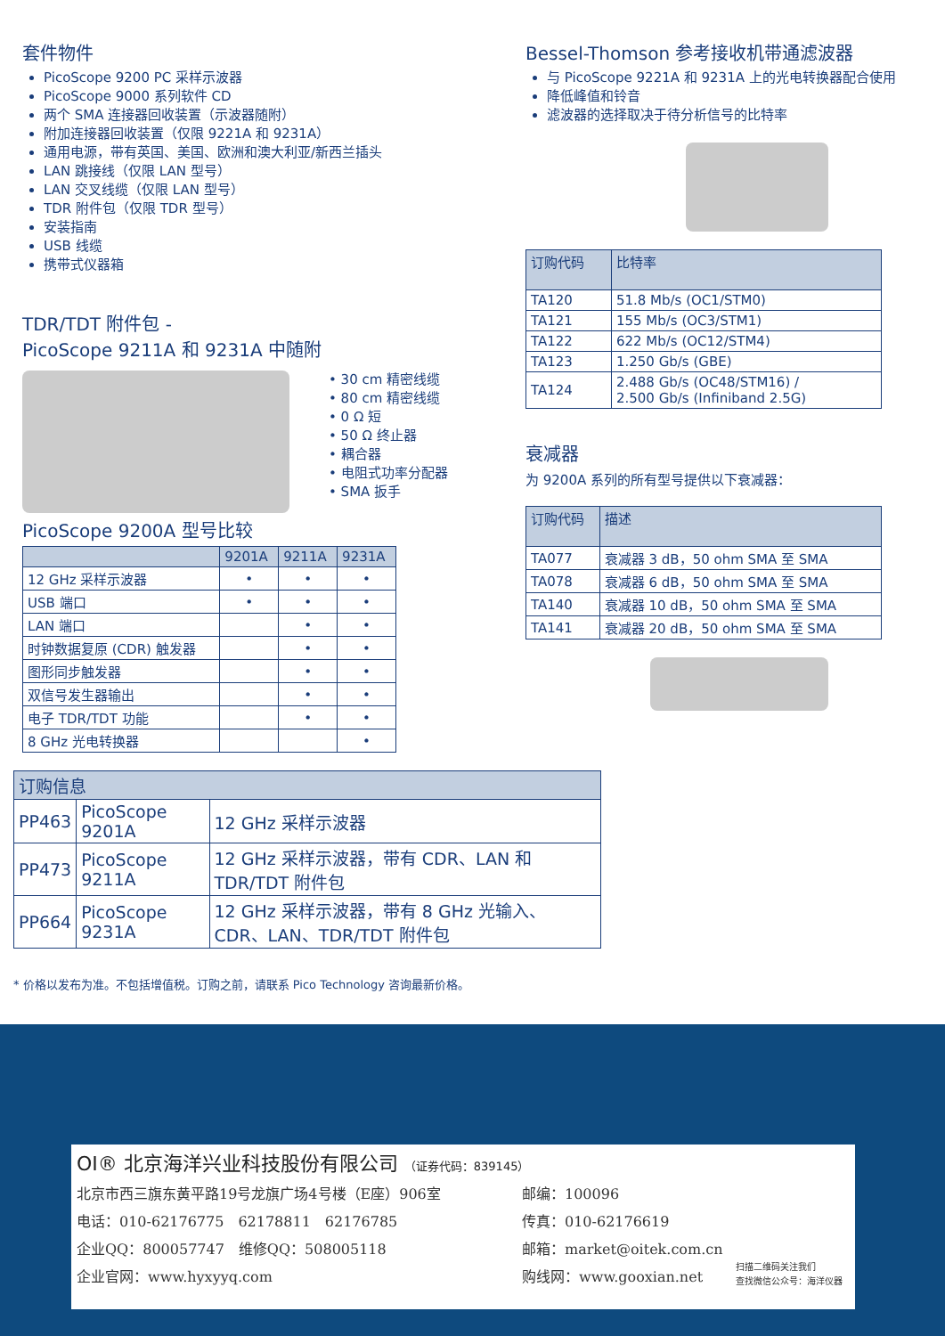套件物件
PicoScope 9200 PC 采样示波器
PicoScope 9000 系列软件 CD
两个 SMA 连接器回收装置（示波器随附）
附加连接器回收装置（仅限 9221A 和 9231A）
通用电源，带有英国、美国、欧洲和澳大利亚/新西兰插头
LAN 跳接线（仅限 LAN 型号）
LAN 交叉线缆（仅限 LAN 型号）
TDR 附件包（仅限 TDR 型号）
安装指南
USB 线缆
携带式仪器箱
TDR/TDT 附件包 -
PicoScope 9211A 和 9231A 中随附
• 30 cm 精密线缆
• 80 cm 精密线缆
• 0 Ω 短
• 50 Ω 终止器
• 耦合器
• 电阻式功率分配器
• SMA 扳手
PicoScope 9200A 型号比较
| | 9201A | 9211A | 9231A |
| --- | --- | --- | --- |
| 12 GHz 采样示波器 | • | • | • |
| USB 端口 | • | • | • |
| LAN 端口 | | • | • |
| 时钟数据复原 (CDR) 触发器 | | • | • |
| 图形同步触发器 | | • | • |
| 双信号发生器输出 | | • | • |
| 电子 TDR/TDT 功能 | | • | • |
| 8 GHz 光电转换器 | | | • |
Bessel-Thomson 参考接收机带通滤波器
与 PicoScope 9221A 和 9231A 上的光电转换器配合使用
降低峰值和铃音
滤波器的选择取决于待分析信号的比特率
| 订购代码 | 比特率 |
| --- | --- |
| TA120 | 51.8 Mb/s (OC1/STM0) |
| TA121 | 155 Mb/s (OC3/STM1) |
| TA122 | 622 Mb/s (OC12/STM4) |
| TA123 | 1.250 Gb/s (GBE) |
| TA124 | 2.488 Gb/s (OC48/STM16) / 2.500 Gb/s (Infiniband 2.5G) |
衰减器
为 9200A 系列的所有型号提供以下衰减器：
| 订购代码 | 描述 |
| --- | --- |
| TA077 | 衰减器 3 dB，50 ohm SMA 至 SMA |
| TA078 | 衰减器 6 dB，50 ohm SMA 至 SMA |
| TA140 | 衰减器 10 dB，50 ohm SMA 至 SMA |
| TA141 | 衰减器 20 dB，50 ohm SMA 至 SMA |
| 订购信息 | | |
| --- | --- | --- |
| PP463 | PicoScope 9201A | 12 GHz 采样示波器 |
| PP473 | PicoScope 9211A | 12 GHz 采样示波器，带有 CDR、LAN 和 TDR/TDT 附件包 |
| PP664 | PicoScope 9231A | 12 GHz 采样示波器，带有 8 GHz 光输入、CDR、LAN、TDR/TDT 附件包 |
* 价格以发布为准。不包括增值税。订购之前，请联系 Pico Technology 咨询最新价格。
OI® 北京海洋兴业科技股份有限公司 （证券代码：839145）
北京市西三旗东黄平路19号龙旗广场4号楼（E座）906室
电话：010-62176775　62178811　62176785
企业QQ：800057747　维修QQ：508005118
企业官网：www.hyxyyq.com
邮编：100096
传真：010-62176619
邮箱：market@oitek.com.cn
购线网：www.gooxian.net
扫描二维码关注我们
查找微信公众号：海洋仪器